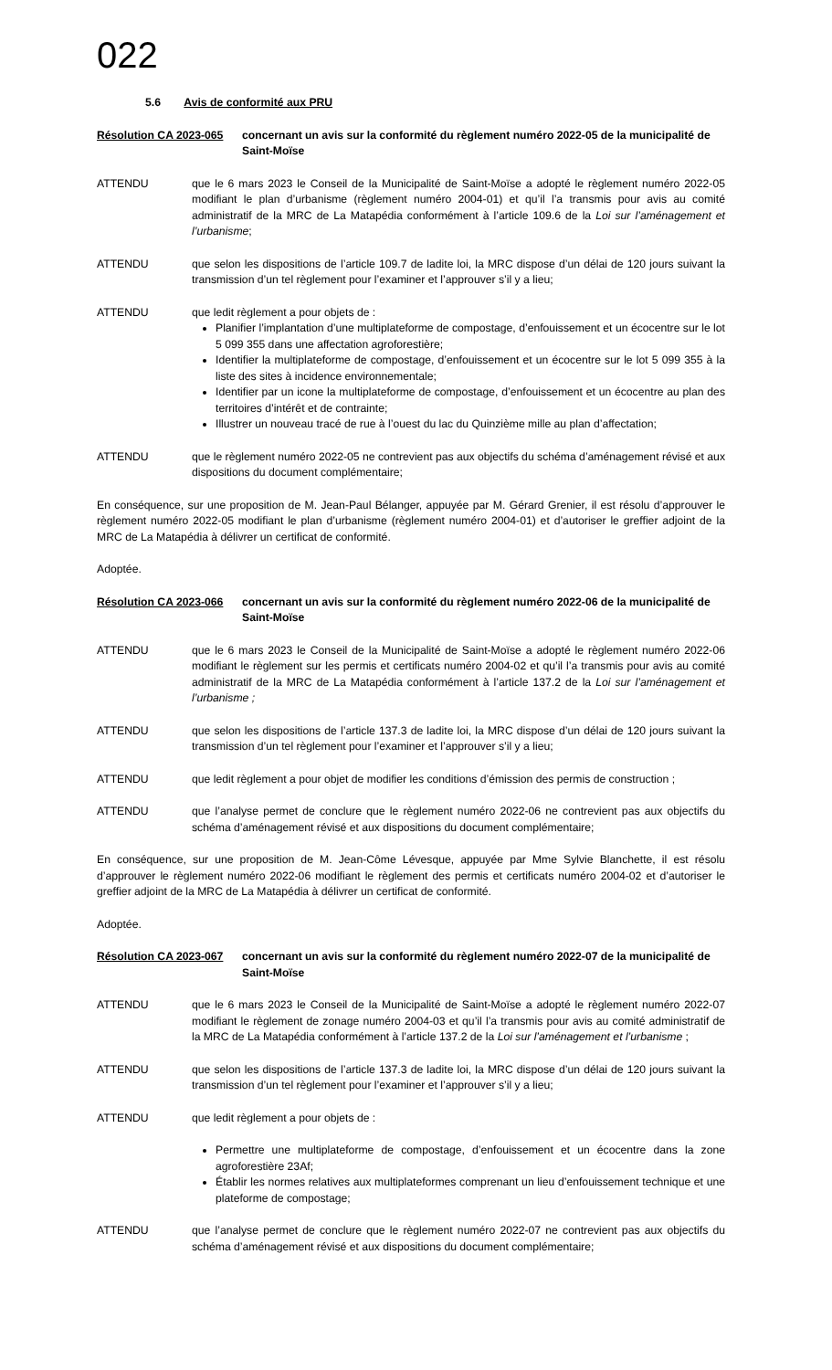022
5.6 Avis de conformité aux PRU
Résolution CA 2023-065
concernant un avis sur la conformité du règlement numéro 2022-05 de la municipalité de Saint-Moïse
ATTENDU que le 6 mars 2023 le Conseil de la Municipalité de Saint-Moïse a adopté le règlement numéro 2022-05 modifiant le plan d’urbanisme (règlement numéro 2004-01) et qu’il l’a transmis pour avis au comité administratif de la MRC de La Matapédia conformément à l’article 109.6 de la Loi sur l’aménagement et l’urbanisme;
ATTENDU que selon les dispositions de l’article 109.7 de ladite loi, la MRC dispose d’un délai de 120 jours suivant la transmission d’un tel règlement pour l’examiner et l’approuver s’il y a lieu;
ATTENDU que ledit règlement a pour objets de :
Planifier l’implantation d’une multiplateforme de compostage, d’enfouissement et un écocentre sur le lot 5 099 355 dans une affectation agroforestière;
Identifier la multiplateforme de compostage, d’enfouissement et un écocentre sur le lot 5 099 355 à la liste des sites à incidence environnementale;
Identifier par un icone la multiplateforme de compostage, d’enfouissement et un écocentre au plan des territoires d’intérêt et de contrainte;
Illustrer un nouveau tracé de rue à l’ouest du lac du Quinzième mille au plan d’affectation;
ATTENDU que le règlement numéro 2022-05 ne contrevient pas aux objectifs du schéma d’aménagement révisé et aux dispositions du document complémentaire;
En conséquence, sur une proposition de M. Jean-Paul Bélanger, appuyée par M. Gérard Grenier, il est résolu d’approuver le règlement numéro 2022-05 modifiant le plan d’urbanisme (règlement numéro 2004-01) et d’autoriser le greffier adjoint de la MRC de La Matapédia à délivrer un certificat de conformité.
Adoptée.
Résolution CA 2023-066
concernant un avis sur la conformité du règlement numéro 2022-06 de la municipalité de Saint-Moïse
ATTENDU que le 6 mars 2023 le Conseil de la Municipalité de Saint-Moïse a adopté le règlement numéro 2022-06 modifiant le règlement sur les permis et certificats numéro 2004-02 et qu’il l’a transmis pour avis au comité administratif de la MRC de La Matapédia conformément à l’article 137.2 de la Loi sur l’aménagement et l’urbanisme ;
ATTENDU que selon les dispositions de l’article 137.3 de ladite loi, la MRC dispose d’un délai de 120 jours suivant la transmission d’un tel règlement pour l’examiner et l’approuver s’il y a lieu;
ATTENDU que ledit règlement a pour objet de modifier les conditions d’émission des permis de construction ;
ATTENDU que l’analyse permet de conclure que le règlement numéro 2022-06 ne contrevient pas aux objectifs du schéma d’aménagement révisé et aux dispositions du document complémentaire;
En conséquence, sur une proposition de M. Jean-Côme Lévesque, appuyée par Mme Sylvie Blanchette, il est résolu d’approuver le règlement numéro 2022-06 modifiant le règlement des permis et certificats numéro 2004-02 et d’autoriser le greffier adjoint de la MRC de La Matapédia à délivrer un certificat de conformité.
Adoptée.
Résolution CA 2023-067
concernant un avis sur la conformité du règlement numéro 2022-07 de la municipalité de Saint-Moïse
ATTENDU que le 6 mars 2023 le Conseil de la Municipalité de Saint-Moïse a adopté le règlement numéro 2022-07 modifiant le règlement de zonage numéro 2004-03 et qu’il l’a transmis pour avis au comité administratif de la MRC de La Matapédia conformément à l’article 137.2 de la Loi sur l’aménagement et l’urbanisme ;
ATTENDU que selon les dispositions de l’article 137.3 de ladite loi, la MRC dispose d’un délai de 120 jours suivant la transmission d’un tel règlement pour l’examiner et l’approuver s’il y a lieu;
ATTENDU que ledit règlement a pour objets de :
Permettre une multiplateforme de compostage, d’enfouissement et un écocentre dans la zone agroforestière 23Af;
Établir les normes relatives aux multiplateformes comprenant un lieu d’enfouissement technique et une plateforme de compostage;
ATTENDU que l’analyse permet de conclure que le règlement numéro 2022-07 ne contrevient pas aux objectifs du schéma d’aménagement révisé et aux dispositions du document complémentaire;